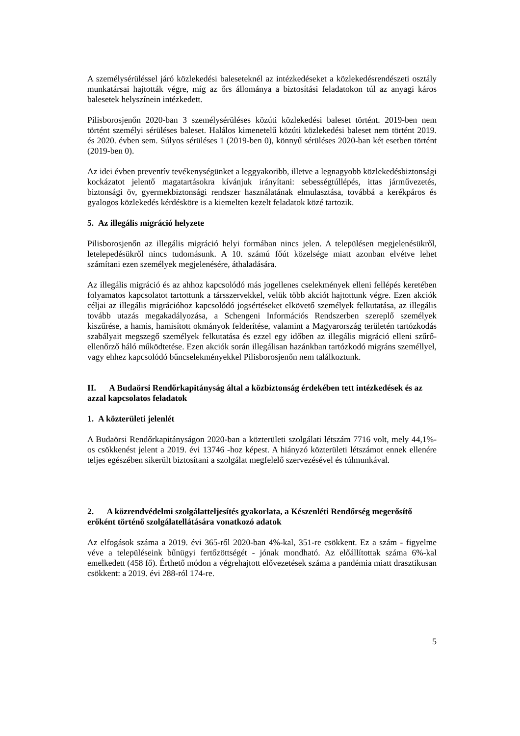A személysérüléssel járó közlekedési baleseteknél az intézkedéseket a közlekedésrendészeti osztály munkatársai hajtották végre, míg az őrs állománya a biztosítási feladatokon túl az anyagi káros balesetek helyszínein intézkedett.
Pilisborosjenőn 2020-ban 3 személysérüléses közúti közlekedési baleset történt. 2019-ben nem történt személyi sérüléses baleset. Halálos kimenetelű közúti közlekedési baleset nem történt 2019. és 2020. évben sem. Súlyos sérüléses 1 (2019-ben 0), könnyű sérüléses 2020-ban két esetben történt (2019-ben 0).
Az idei évben preventív tevékenységünket a leggyakoribb, illetve a legnagyobb közlekedésbiztonsági kockázatot jelentő magatartásokra kívánjuk irányítani: sebességtúllépés, ittas járművezetés, biztonsági öv, gyermekbiztonsági rendszer használatának elmulasztása, továbbá a kerékpáros és gyalogos közlekedés kérdésköre is a kiemelten kezelt feladatok közé tartozik.
5. Az illegális migráció helyzete
Pilisborosjenőn az illegális migráció helyi formában nincs jelen. A településen megjelenésükről, letelepedésükről nincs tudomásunk. A 10. számú főút közelsége miatt azonban elvétve lehet számítani ezen személyek megjelenésére, áthaladására.
Az illegális migráció és az ahhoz kapcsolódó más jogellenes cselekmények elleni fellépés keretében folyamatos kapcsolatot tartottunk a társszervekkel, velük több akciót hajtottunk végre. Ezen akciók céljai az illegális migrációhoz kapcsolódó jogsértéseket elkövető személyek felkutatása, az illegális tovább utazás megakadályozása, a Schengeni Információs Rendszerben szereplő személyek kiszűrése, a hamis, hamisított okmányok felderítése, valamint a Magyarország területén tartózkodás szabályait megszegő személyek felkutatása és ezzel egy időben az illegális migráció elleni szűrő-ellenőrző háló működtetése. Ezen akciók során illegálisan hazánkban tartózkodó migráns személlyel, vagy ehhez kapcsolódó bűncselekményekkel Pilisborosjenőn nem találkoztunk.
II. A Budaörsi Rendőrkapitányság által a közbiztonság érdekében tett intézkedések és az azzal kapcsolatos feladatok
1. A közterületi jelenlét
A Budaörsi Rendőrkapitányságon 2020-ban a közterületi szolgálati létszám 7716 volt, mely 44,1%-os csökkenést jelent a 2019. évi 13746 -hoz képest. A hiányzó közterületi létszámot ennek ellenére teljes egészében sikerült biztosítani a szolgálat megfelelő szervezésével és túlmunkával.
2. A közrendvédelmi szolgálatteljesítés gyakorlata, a Készenléti Rendőrség megerősítő erőként történő szolgálatellátására vonatkozó adatok
Az elfogások száma a 2019. évi 365-ről 2020-ban 4%-kal, 351-re csökkent. Ez a szám - figyelme véve a településeink bűnügyi fertőzöttségét - jónak mondható. Az előállítottak száma 6%-kal emelkedett (458 fő). Érthető módon a végrehajtott elővezetések száma a pandémia miatt drasztikusan csökkent: a 2019. évi 288-ról 174-re.
5